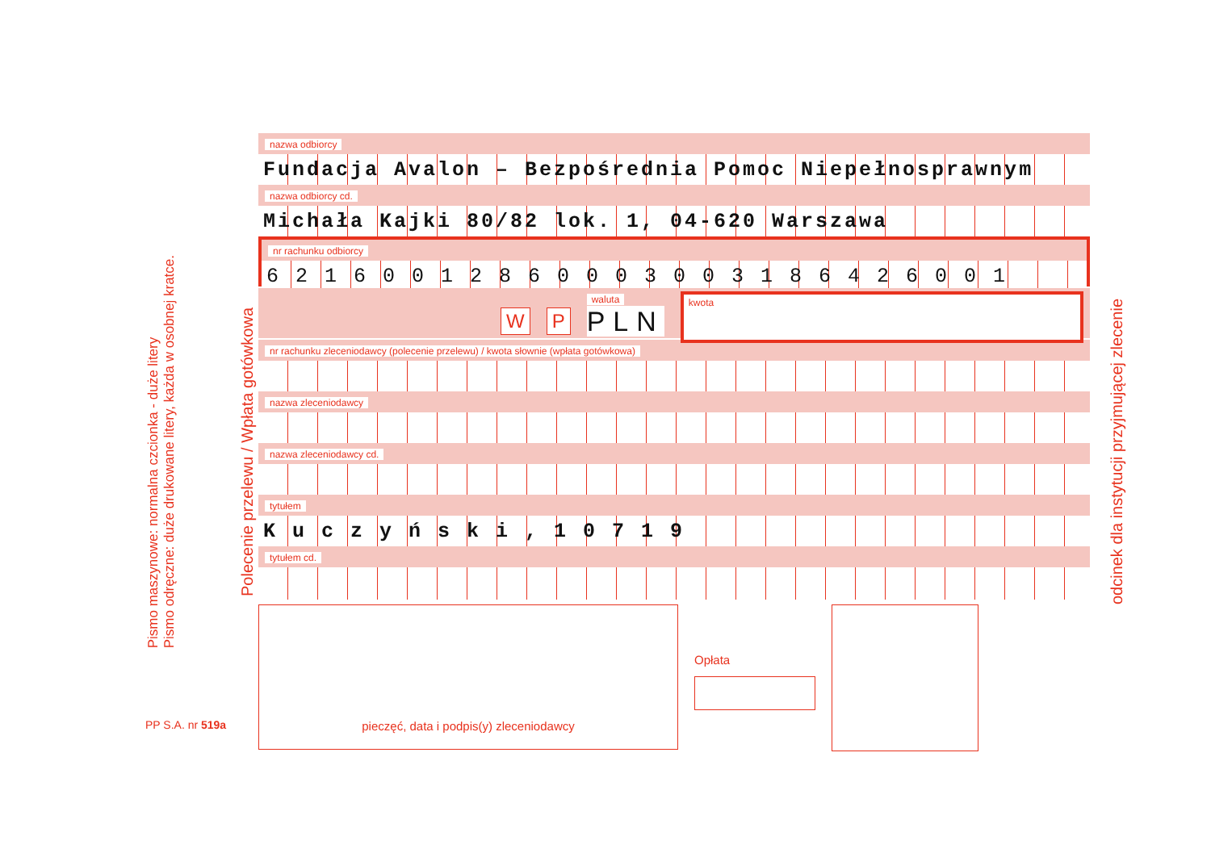Pismo maszynowe: normalna czcionka - duże litery
Pismo odręczne: duże drukowane litery, każda w osobnej kratce.
PP S.A. nr 519a
Polecenie przelewu / Wpłata gotówkowa
odcinek dla instytucji przyjmującej zlecenie
nazwa odbiorcy
Fundacja Avalon – Bezpośrednia Pomoc Niepełnosprawnym
nazwa odbiorcy cd.
Michała Kajki 80/82 lok. 1, 04-620 Warszawa
nr rachunku odbiorcy
6 2 1 6 0 0 1 2 8 6 0 0 0 3 0 0 3 1 8 6 4 2 6 0 0 1
W P waluta
PLN kwota
nr rachunku zleceniodawcy (polecenie przelewu) / kwota słownie (wpłata gotówkowa)
nazwa zleceniodawcy
nazwa zleceniodawcy cd.
tytułem
K u c z y ń s k i , 1 0 7 1 9
tytułem cd.
pieczęć, data i podpis(y) zleceniodawcy
Opłata